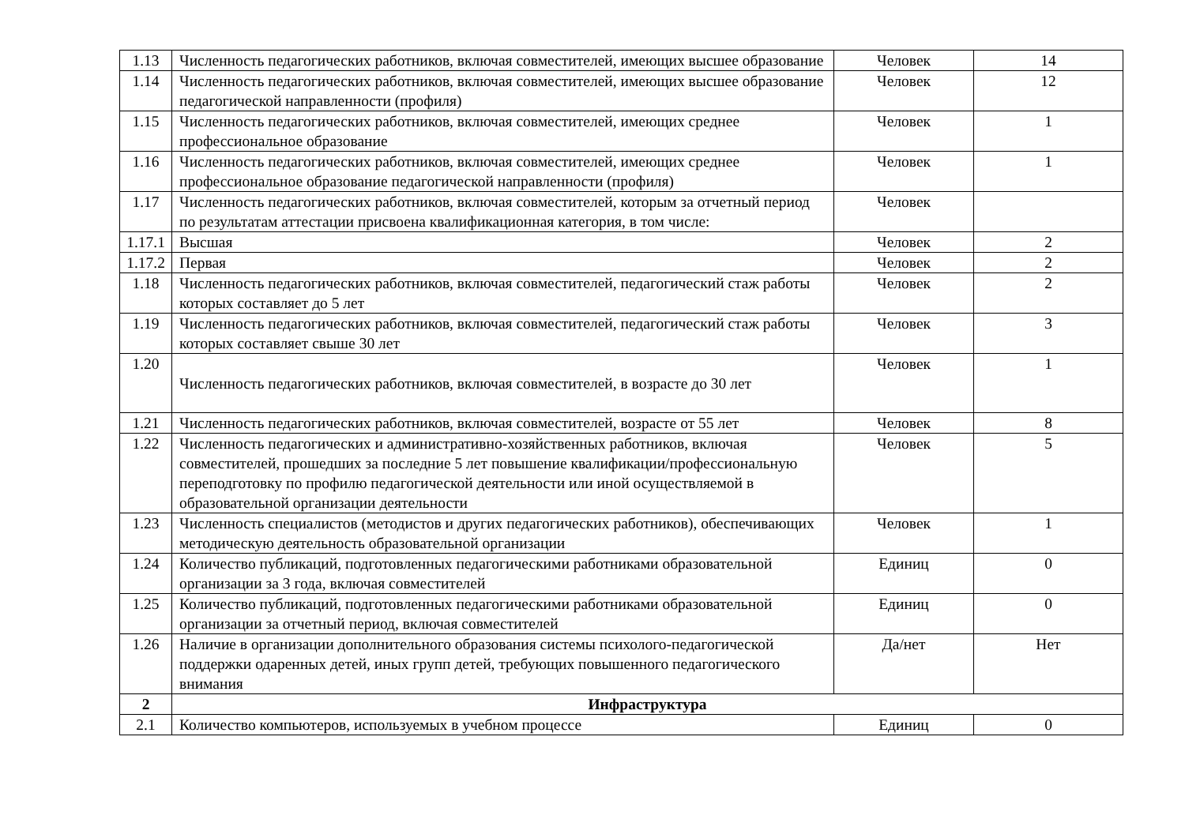| 1.13 | Численность педагогических работников, включая совместителей, имеющих высшее образование | Человек | 14 |
| 1.14 | Численность педагогических работников, включая совместителей, имеющих высшее образование педагогической направленности (профиля) | Человек | 12 |
| 1.15 | Численность педагогических работников, включая совместителей, имеющих среднее профессиональное образование | Человек | 1 |
| 1.16 | Численность педагогических работников, включая совместителей, имеющих среднее профессиональное образование педагогической направленности (профиля) | Человек | 1 |
| 1.17 | Численность педагогических работников, включая совместителей, которым за отчетный период по результатам аттестации присвоена квалификационная категория, в том числе: | Человек | |
| 1.17.1 | Высшая | Человек | 2 |
| 1.17.2 | Первая | Человек | 2 |
| 1.18 | Численность педагогических работников, включая совместителей, педагогический стаж работы которых составляет до 5 лет | Человек | 2 |
| 1.19 | Численность педагогических работников, включая совместителей, педагогический стаж работы которых составляет свыше 30 лет | Человек | 3 |
| 1.20 | Численность педагогических работников, включая совместителей, в возрасте до 30 лет | Человек | 1 |
| 1.21 | Численность педагогических работников, включая совместителей, возрасте от 55 лет | Человек | 8 |
| 1.22 | Численность педагогических и административно-хозяйственных работников, включая совместителей, прошедших за последние 5 лет повышение квалификации/профессиональную переподготовку по профилю педагогической деятельности или иной осуществляемой в образовательной организации деятельности | Человек | 5 |
| 1.23 | Численность специалистов (методистов и других педагогических работников), обеспечивающих методическую деятельность образовательной организации | Человек | 1 |
| 1.24 | Количество публикаций, подготовленных педагогическими работниками образовательной организации за 3 года, включая совместителей | Единиц | 0 |
| 1.25 | Количество публикаций, подготовленных педагогическими работниками образовательной организации за отчетный период, включая совместителей | Единиц | 0 |
| 1.26 | Наличие в организации дополнительного образования системы психолого-педагогической поддержки одаренных детей, иных групп детей, требующих повышенного педагогического внимания | Да/нет | Нет |
| 2 | Инфраструктура | | |
| 2.1 | Количество компьютеров, используемых в учебном процессе | Единиц | 0 |